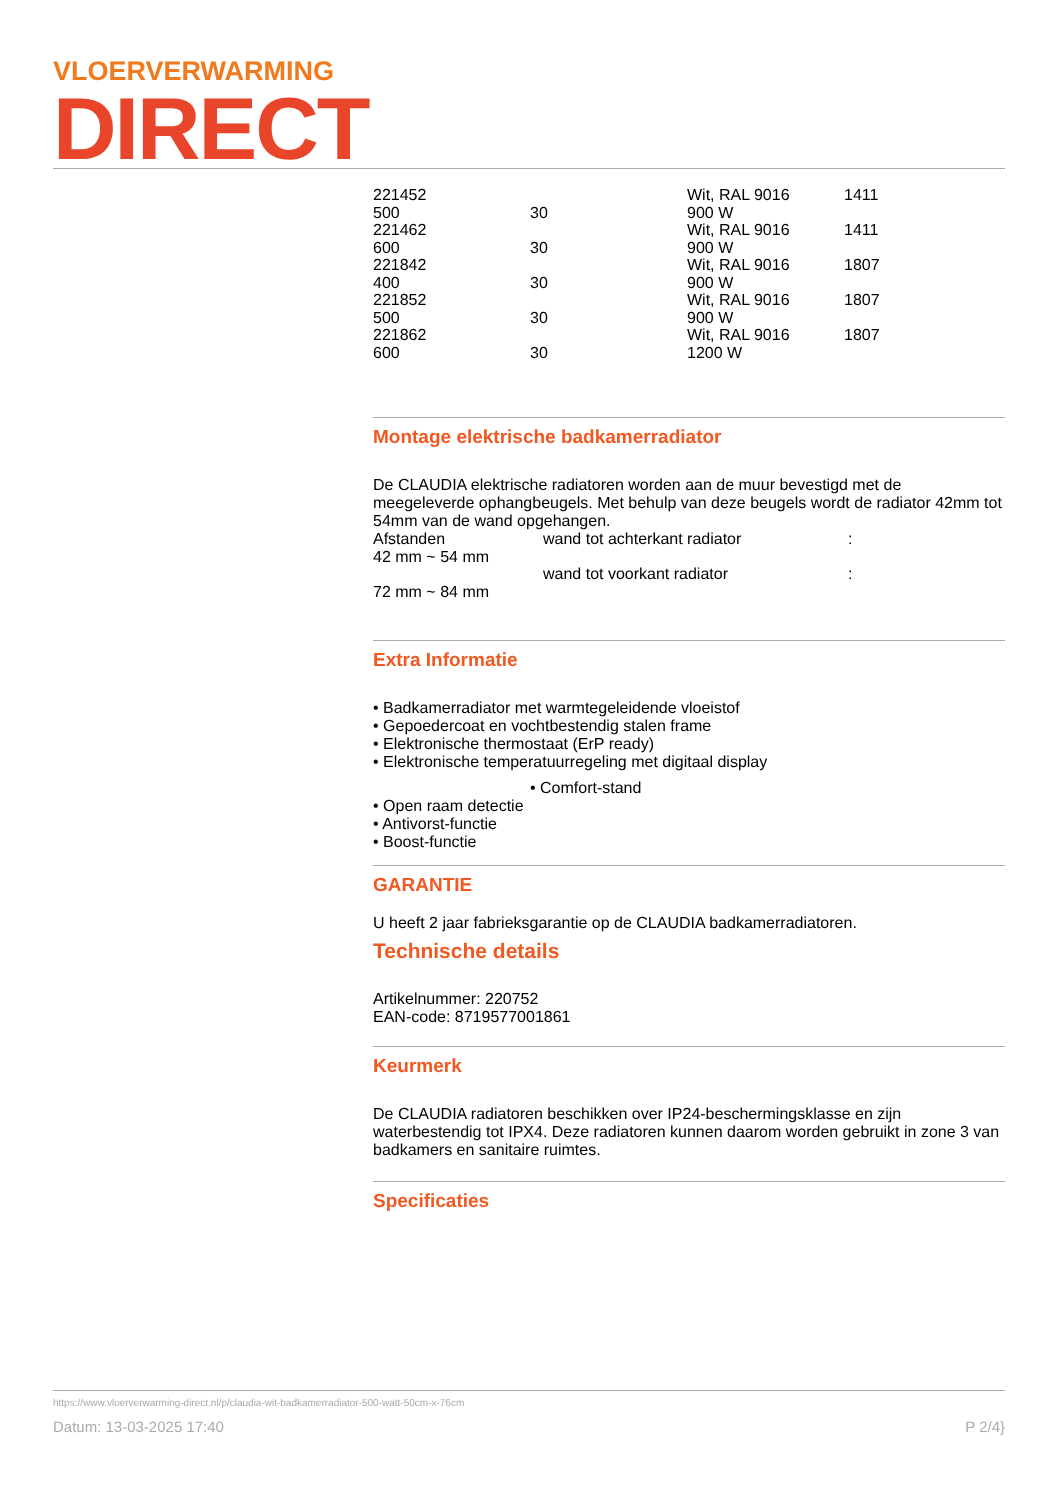VLOERVERWARMING
DIRECT
| 221452 | | Wit, RAL 9016 | 1411 |
| 500 | 30 | 900 W | |
| 221462 | | Wit, RAL 9016 | 1411 |
| 600 | 30 | 900 W | |
| 221842 | | Wit, RAL 9016 | 1807 |
| 400 | 30 | 900 W | |
| 221852 | | Wit, RAL 9016 | 1807 |
| 500 | 30 | 900 W | |
| 221862 | | Wit, RAL 9016 | 1807 |
| 600 | 30 | 1200 W | |
Montage elektrische badkamerradiator
De CLAUDIA elektrische radiatoren worden aan de muur bevestigd met de meegeleverde ophangbeugels. Met behulp van deze beugels wordt de radiator 42mm tot 54mm van de wand opgehangen.
| Afstanden | wand tot achterkant radiator | : |
| 42 mm ~ 54 mm | | |
| | wand tot voorkant radiator | : |
| 72 mm ~ 84 mm | | |
Extra Informatie
• Badkamerradiator met warmtegeleidende vloeistof
• Gepoedercoat en vochtbestendig stalen frame
• Elektronische thermostaat (ErP ready)
• Elektronische temperatuurregeling met digitaal display
• Comfort-stand
• Open raam detectie
• Antivorst-functie
• Boost-functie
GARANTIE
U heeft 2 jaar fabrieksgarantie op de CLAUDIA badkamerradiatoren.
Technische details
Artikelnummer: 220752
EAN-code: 8719577001861
Keurmerk
De CLAUDIA radiatoren beschikken over IP24-beschermingsklasse en zijn waterbestendig tot IPX4. Deze radiatoren kunnen daarom worden gebruikt in zone 3 van badkamers en sanitaire ruimtes.
Specificaties
https://www.vloerverwarming-direct.nl/p/claudia-wit-badkamerradiator-500-watt-50cm-x-76cm
Datum: 13-03-2025 17:40 P 2/4}